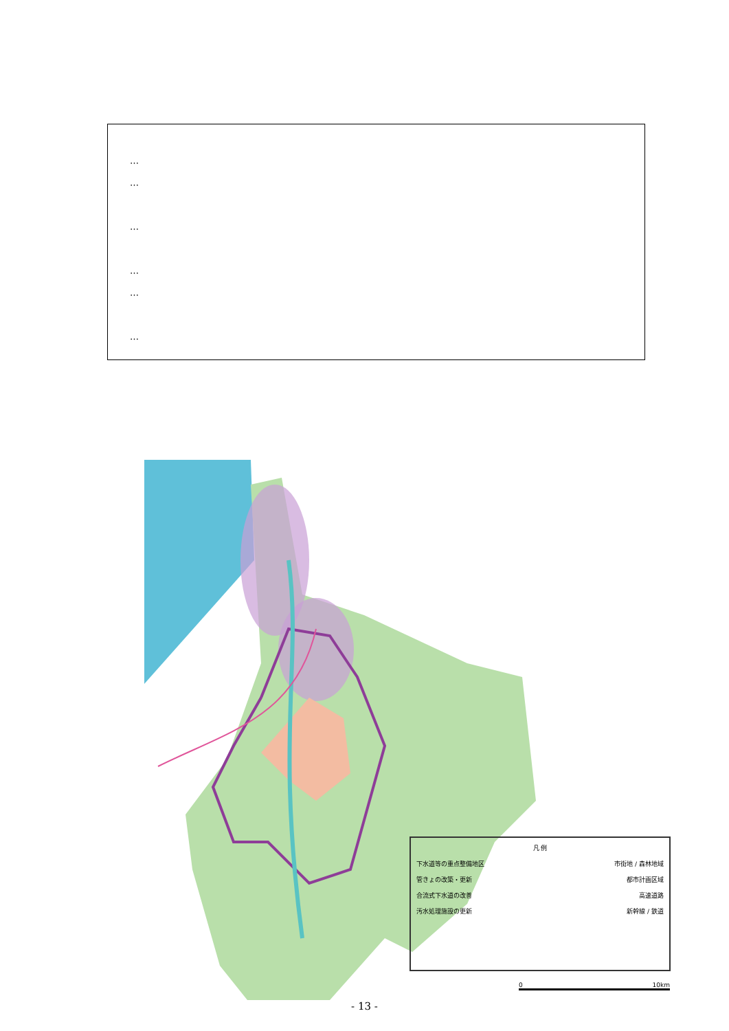…
…
…
…
…
…
凡 例
下水道等の重点整備地区 市街地 / 森林地域
管きょの改築・更新 都市計画区域
合流式下水道の改善 高速道路
汚水処理施設の更新 新幹線 / 鉄道
0 10km
- 13 -